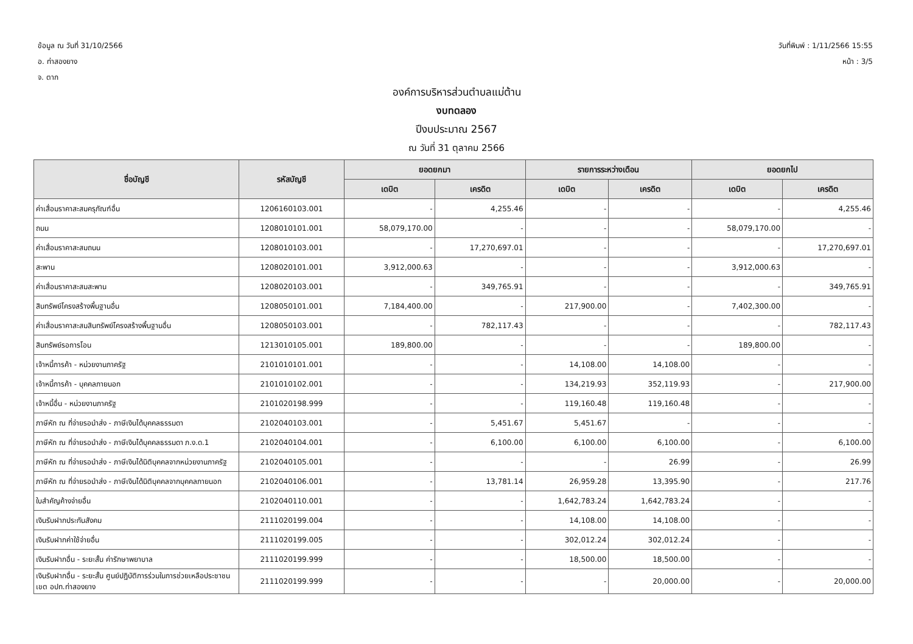ข้อมูล ณ วันที่ 31/10/2566
อ. ท่าสองยาง
จ. ตาก
วันที่พิมพ์ : 1/11/2566 15:55
หน้า : 3/5
องค์การบริหารส่วนตำบลแม่ต้าน
งบทดลอง
ปีงบประมาณ 2567
ณ วันที่ 31 ตุลาคม 2566
| ชื่อบัญชี | รหัสบัญชี | ยอดยกมา | | รายการระหว่างเดือน | | ยอดยกไป | |
| --- | --- | --- | --- | --- | --- | --- | --- |
| | | เดบิต | เครดิต | เดบิต | เครดิต | เดบิต | เครดิต |
| ค่าเสื่อมราคาสะสมครุภัณฑ์อื่น | 1206160103.001 | - | 4,255.46 | - | - | - | 4,255.46 |
| ถนน | 1208010101.001 | 58,079,170.00 | - | - | - | 58,079,170.00 | - |
| ค่าเสื่อมราคาสะสมถนน | 1208010103.001 | - | 17,270,697.01 | - | - | - | 17,270,697.01 |
| สะพาน | 1208020101.001 | 3,912,000.63 | - | - | - | 3,912,000.63 | - |
| ค่าเสื่อมราคาสะสมสะพาน | 1208020103.001 | - | 349,765.91 | - | - | - | 349,765.91 |
| สินทรัพย์โครงสร้างพื้นฐานอื่น | 1208050101.001 | 7,184,400.00 | - | 217,900.00 | - | 7,402,300.00 | - |
| ค่าเสื่อมราคาสะสมสินทรัพย์โครงสร้างพื้นฐานอื่น | 1208050103.001 | - | 782,117.43 | - | - | - | 782,117.43 |
| สินทรัพย์รอการโอน | 1213010105.001 | 189,800.00 | - | - | - | 189,800.00 | - |
| เจ้าหนี้การค้า - หน่วยงานภาครัฐ | 2101010101.001 | - | - | 14,108.00 | 14,108.00 | - | - |
| เจ้าหนี้การค้า - บุคคลภายนอก | 2101010102.001 | - | - | 134,219.93 | 352,119.93 | - | 217,900.00 |
| เจ้าหนี้อื่น - หน่วยงานภาครัฐ | 2101020198.999 | - | - | 119,160.48 | 119,160.48 | - | - |
| ภาษีหัก ณ ที่จ่ายรอนำส่ง - ภาษีเงินได้บุคคลธรรมดา | 2102040103.001 | - | 5,451.67 | 5,451.67 | - | - | - |
| ภาษีหัก ณ ที่จ่ายรอนำส่ง - ภาษีเงินได้บุคคลธรรมดา ภ.ง.ด.1 | 2102040104.001 | - | 6,100.00 | 6,100.00 | 6,100.00 | - | 6,100.00 |
| ภาษีหัก ณ ที่จ่ายรอนำส่ง - ภาษีเงินได้นิติบุคคลจากหน่วยงานภาครัฐ | 2102040105.001 | - | - | - | 26.99 | - | 26.99 |
| ภาษีหัก ณ ที่จ่ายรอนำส่ง - ภาษีเงินได้นิติบุคคลจากบุคคลภายนอก | 2102040106.001 | - | 13,781.14 | 26,959.28 | 13,395.90 | - | 217.76 |
| ใบสำคัญค้างจ่ายอื่น | 2102040110.001 | - | - | 1,642,783.24 | 1,642,783.24 | - | - |
| เงินรับฝากประกันสังคม | 2111020199.004 | - | - | 14,108.00 | 14,108.00 | - | - |
| เงินรับฝากค่าใช้จ่ายอื่น | 2111020199.005 | - | - | 302,012.24 | 302,012.24 | - | - |
| เงินรับฝากอื่น - ระยะสั้น ค่ารักษาพยาบาล | 2111020199.999 | - | - | 18,500.00 | 18,500.00 | - | - |
| เงินรับฝากอื่น - ระยะสั้น ศูนย์ปฏิบัติการร่วมในการช่วยเหลือประชาชน เขต อปท.ท่าสองยาง | 2111020199.999 | - | - | - | 20,000.00 | - | 20,000.00 |